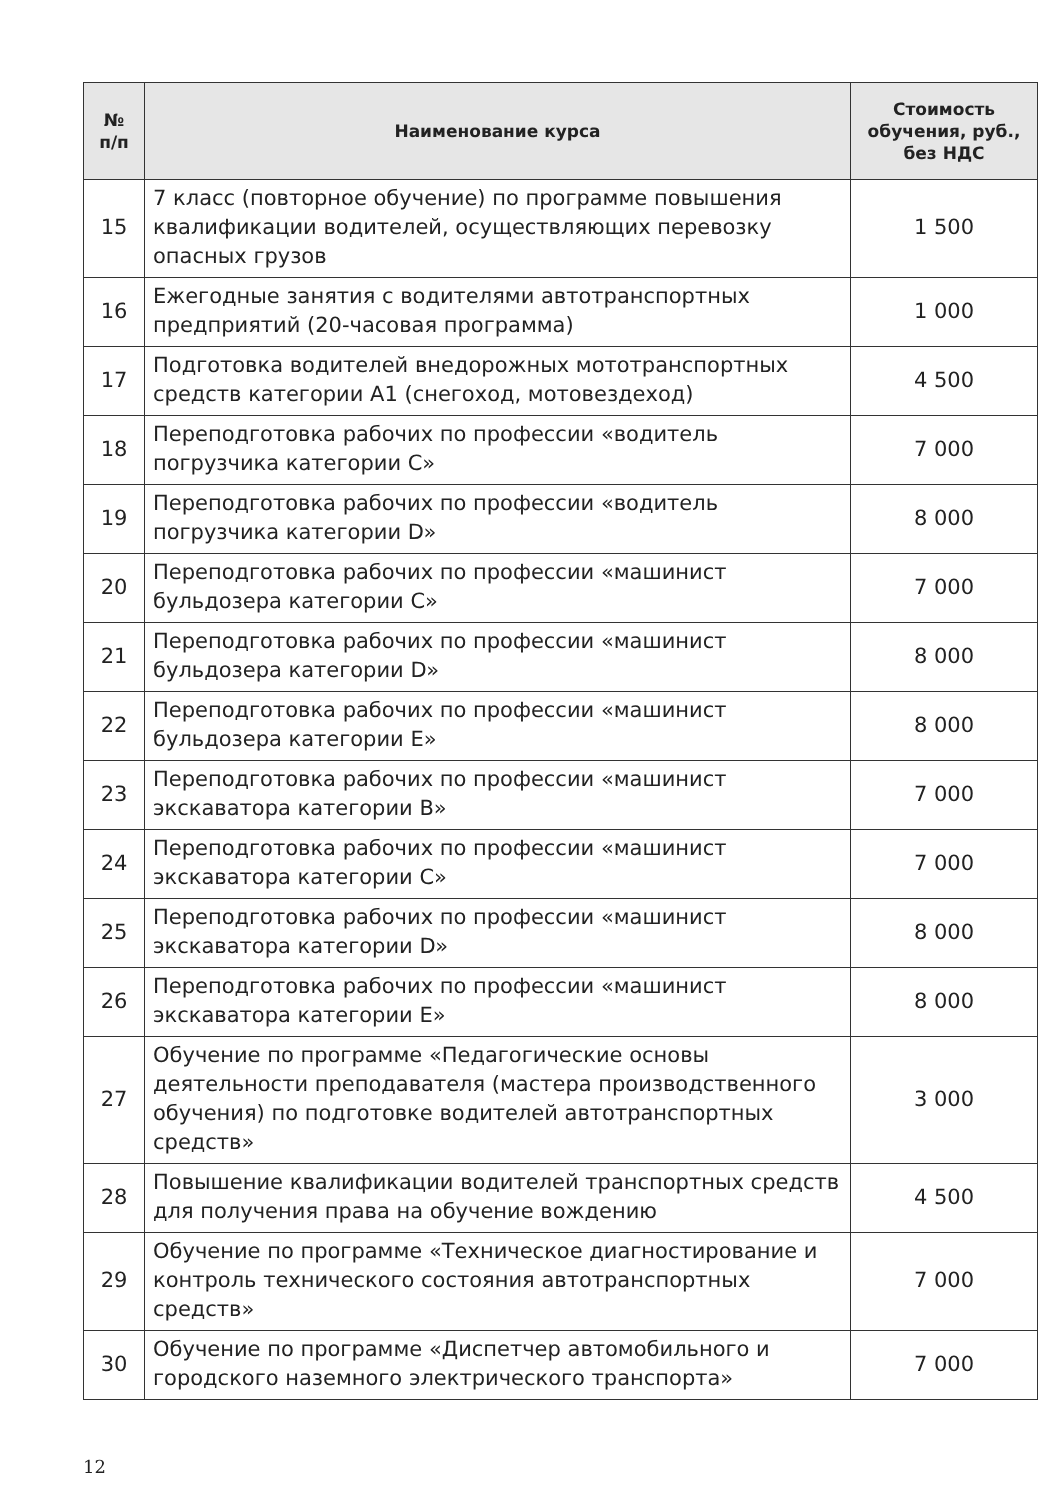| № п/п | Наименование курса | Стоимость обучения, руб., без НДС |
| --- | --- | --- |
| 15 | 7 класс (повторное обучение) по программе повышения квалификации водителей, осуществляющих перевозку опасных грузов | 1 500 |
| 16 | Ежегодные занятия с водителями автотранспортных предприятий (20-часовая программа) | 1 000 |
| 17 | Подготовка водителей внедорожных мототранспортных средств категории А1 (снегоход, мотовездеход) | 4 500 |
| 18 | Переподготовка рабочих по профессии «водитель погрузчика категории С» | 7 000 |
| 19 | Переподготовка рабочих по профессии «водитель погрузчика категории D» | 8 000 |
| 20 | Переподготовка рабочих по профессии «машинист бульдозера категории С» | 7 000 |
| 21 | Переподготовка рабочих по профессии «машинист бульдозера категории D» | 8 000 |
| 22 | Переподготовка рабочих по профессии «машинист бульдозера категории Е» | 8 000 |
| 23 | Переподготовка рабочих по профессии «машинист экскаватора категории В» | 7 000 |
| 24 | Переподготовка рабочих по профессии «машинист экскаватора категории С» | 7 000 |
| 25 | Переподготовка рабочих по профессии «машинист экскаватора категории D» | 8 000 |
| 26 | Переподготовка рабочих по профессии «машинист экскаватора категории Е» | 8 000 |
| 27 | Обучение по программе «Педагогические основы деятельности преподавателя (мастера производственного обучения) по подготовке водителей автотранспортных средств» | 3 000 |
| 28 | Повышение квалификации водителей транспортных средств для получения права на обучение вождению | 4 500 |
| 29 | Обучение по программе «Техническое диагностирование и контроль технического состояния автотранспортных средств» | 7 000 |
| 30 | Обучение по программе «Диспетчер автомобильного и городского наземного электрического транспорта» | 7 000 |
12